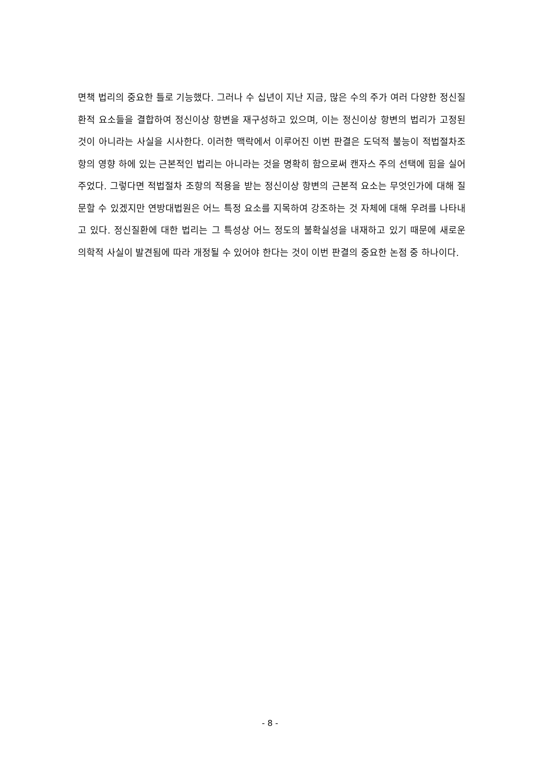면책 법리의 중요한 틀로 기능했다. 그러나 수 십년이 지난 지금, 많은 수의 주가 여러 다양한 정신질환적 요소들을 결합하여 정신이상 항변을 재구성하고 있으며, 이는 정신이상 항변의 법리가 고정된 것이 아니라는 사실을 시사한다. 이러한 맥락에서 이루어진 이번 판결은 도덕적 불능이 적법절차조항의 영향 하에 있는 근본적인 법리는 아니라는 것을 명확히 함으로써 캔자스 주의 선택에 힘을 실어주었다. 그렇다면 적법절차 조항의 적용을 받는 정신이상 항변의 근본적 요소는 무엇인가에 대해 질문할 수 있겠지만 연방대법원은 어느 특정 요소를 지목하여 강조하는 것 자체에 대해 우려를 나타내고 있다. 정신질환에 대한 법리는 그 특성상 어느 정도의 불확실성을 내재하고 있기 때문에 새로운 의학적 사실이 발견됨에 따라 개정될 수 있어야 한다는 것이 이번 판결의 중요한 논점 중 하나이다.
- 8 -